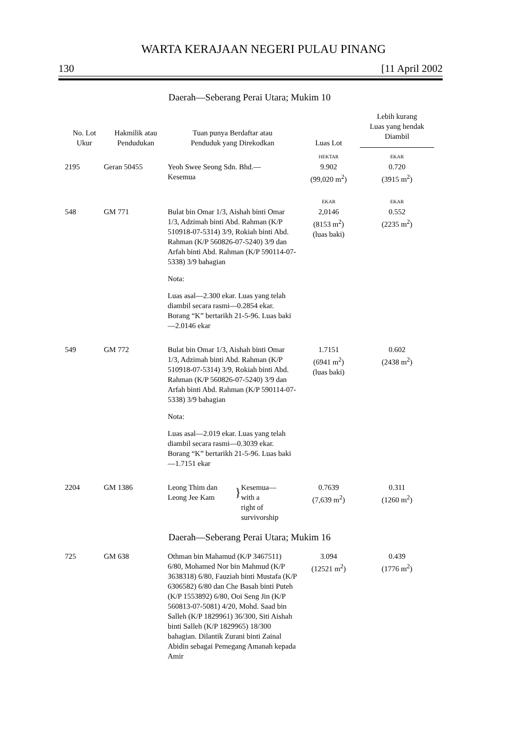WARTA KERAJAAN NEGERI PULAU PINANG
130 [11 April 2002
Daerah—Seberang Perai Utara; Mukim 10
| No. Lot Ukur | Hakmilik atau Pendudukan | Tuan punya Berdaftar atau Penduduk yang Direkodkan | Luas Lot | Lebih kurang Luas yang hendak Diambil |
| --- | --- | --- | --- | --- |
| | | | HEKTAR | EKAR |
| 2195 | Geran 50455 | Yeoh Swee Seong Sdn. Bhd.— Kesemua | 9.902 (99,020 m<sup>2</sup>) | 0.720 (3915 m<sup>2</sup>) |
| | | | EKAR | EKAR |
| 548 | GM 771 | Bulat bin Omar 1/3, Aishah binti Omar 1/3, Adzimah binti Abd. Rahman (K/P 510918-07-5314) 3/9, Rokiah binti Abd. Rahman (K/P 560826-07-5240) 3/9 dan Arfah binti Abd. Rahman (K/P 590114-07-5338) 3/9 bahagian Nota: Luas asal—2.300 ekar. Luas yang telah diambil secara rasmi—0.2854 ekar. Borang “K” bertarikh 21-5-96. Luas baki—2.0146 ekar | 2,0146 (8153 m<sup>2</sup>) (luas baki) | 0.552 (2235 m<sup>2</sup>) |
| 549 | GM 772 | Bulat bin Omar 1/3, Aishah binti Omar 1/3, Adzimah binti Abd. Rahman (K/P 510918-07-5314) 3/9, Rokiah binti Abd. Rahman (K/P 560826-07-5240) 3/9 dan Arfah binti Abd. Rahman (K/P 590114-07-5338) 3/9 bahagian Nota: Luas asal—2.019 ekar. Luas yang telah diambil secara rasmi—0.3039 ekar. Borang “K” bertarikh 21-5-96. Luas baki—1.7151 ekar | 1.7151 (6941 m<sup>2</sup>) (luas baki) | 0.602 (2438 m<sup>2</sup>) |
| 2204 | GM 1386 | Leong Thim dan Leong Jee Kam } Kesemua— with a right of survivorship | 0.7639 (7,639 m<sup>2</sup>) | 0.311 (1260 m<sup>2</sup>) |
Daerah—Seberang Perai Utara; Mukim 16
| 725 | GM 638 | Othman bin Mahamud (K/P 3467511) 6/80, Mohamed Nor bin Mahmud (K/P 3638318) 6/80, Fauziah binti Mustafa (K/P 6306582) 6/80 dan Che Basah binti Puteh (K/P 1553892) 6/80, Ooi Seng Jin (K/P 560813-07-5081) 4/20, Mohd. Saad bin Salleh (K/P 1829961) 36/300, Siti Aishah binti Salleh (K/P 1829965) 18/300 bahagian. Dilantik Zurani binti Zainal Abidin sebagai Pemegang Amanah kepada Amir | 3.094 (12521 m<sup>2</sup>) | 0.439 (1776 m<sup>2</sup>) |